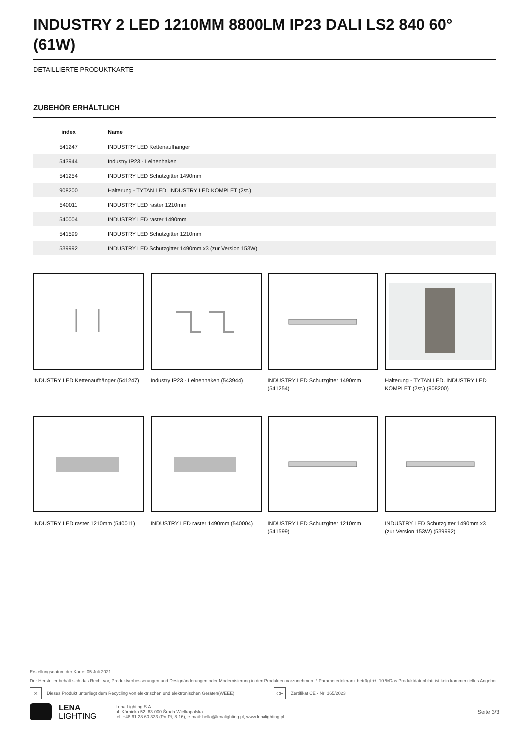INDUSTRY 2 LED 1210MM 8800LM IP23 DALI LS2 840 60° (61W)
DETAILLIERTE PRODUKTKARTE
ZUBEHÖR ERHÄLTLICH
| index | Name |
| --- | --- |
| 541247 | INDUSTRY LED Kettenaufhänger |
| 543944 | Industry IP23 - Leinenhaken |
| 541254 | INDUSTRY LED Schutzgitter 1490mm |
| 908200 | Halterung - TYTAN LED. INDUSTRY LED KOMPLET (2st.) |
| 540011 | INDUSTRY LED raster 1210mm |
| 540004 | INDUSTRY LED raster 1490mm |
| 541599 | INDUSTRY LED Schutzgitter 1210mm |
| 539992 | INDUSTRY LED Schutzgitter 1490mm x3 (zur Version 153W) |
INDUSTRY LED Kettenaufhänger (541247)
Industry IP23 - Leinenhaken (543944)
INDUSTRY LED Schutzgitter 1490mm (541254)
Halterung - TYTAN LED. INDUSTRY LED KOMPLET (2st.) (908200)
INDUSTRY LED raster 1210mm (540011)
INDUSTRY LED raster 1490mm (540004)
INDUSTRY LED Schutzgitter 1210mm (541599)
INDUSTRY LED Schutzgitter 1490mm x3 (zur Version 153W) (539992)
Erstellungsdatum der Karte: 05 Juli 2021
Der Hersteller behält sich das Recht vor, Produktverbesserungen und Designänderungen oder Modernisierung in den Produkten vorzunehmen. * Parametertoleranz beträgt +/- 10 %Das Produktdatenblatt ist kein kommerzielles Angebot.
✕
Dieses Produkt unterliegt dem Recycling von elektrischen und elektronischen Geräten(WEEE) CE Zertifikat CE - Nr: 165/2023
LENA
LIGHTING
Lena Lighting S.A.
ul. Kórnicka 52, 63-000 Środa Wielkopolska
tel. +48 61 28 60 333 (Pn-Pt, 8-16), e-mail: hello@lenalighting.pl, www.lenalighting.pl
Seite 3/3